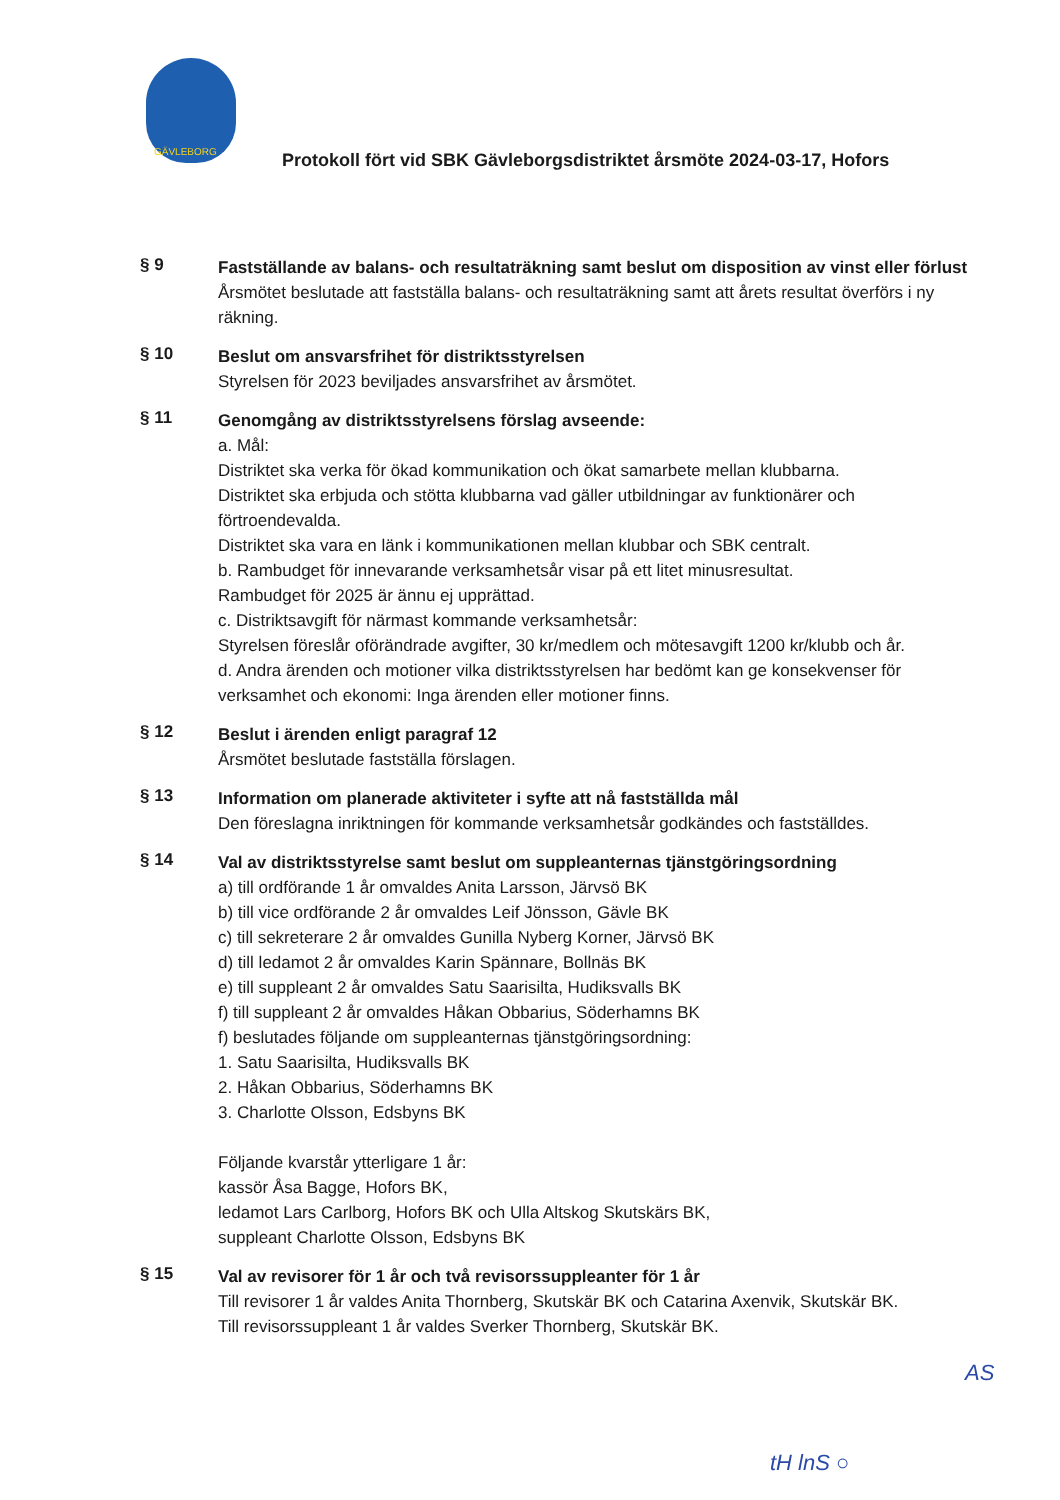GÄVLEBORG
Protokoll fört vid SBK Gävleborgsdistriktet årsmöte 2024-03-17, Hofors
§ 9
Fastställande av balans- och resultaträkning samt beslut om disposition av vinst eller förlust
Årsmötet beslutade att fastställa balans- och resultaträkning samt att årets resultat överförs i ny räkning.
§ 10
Beslut om ansvarsfrihet för distriktsstyrelsen
Styrelsen för 2023 beviljades ansvarsfrihet av årsmötet.
§ 11
Genomgång av distriktsstyrelsens förslag avseende:
a. Mål:
Distriktet ska verka för ökad kommunikation och ökat samarbete mellan klubbarna.
Distriktet ska erbjuda och stötta klubbarna vad gäller utbildningar av funktionärer och förtroendevalda.
Distriktet ska vara en länk i kommunikationen mellan klubbar och SBK centralt.
b. Rambudget för innevarande verksamhetsår visar på ett litet minusresultat.
Rambudget för 2025 är ännu ej upprättad.
c. Distriktsavgift för närmast kommande verksamhetsår:
Styrelsen föreslår oförändrade avgifter, 30 kr/medlem och mötesavgift 1200 kr/klubb och år.
d. Andra ärenden och motioner vilka distriktsstyrelsen har bedömt kan ge konsekvenser för verksamhet och ekonomi: Inga ärenden eller motioner finns.
§ 12
Beslut i ärenden enligt paragraf 12
Årsmötet beslutade fastställa förslagen.
§ 13
Information om planerade aktiviteter i syfte att nå fastställda mål
Den föreslagna inriktningen för kommande verksamhetsår godkändes och fastställdes.
§ 14
Val av distriktsstyrelse samt beslut om suppleanternas tjänstgöringsordning
a) till ordförande 1 år omvaldes Anita Larsson, Järvsö BK
b) till vice ordförande 2 år omvaldes Leif Jönsson, Gävle BK
c) till sekreterare 2 år omvaldes Gunilla Nyberg Korner, Järvsö BK
d) till ledamot 2 år omvaldes Karin Spännare, Bollnäs BK
e) till suppleant 2 år omvaldes Satu Saarisilta, Hudiksvalls BK
f) till suppleant 2 år omvaldes Håkan Obbarius, Söderhamns BK
f) beslutades följande om suppleanternas tjänstgöringsordning:
1. Satu Saarisilta, Hudiksvalls BK
2. Håkan Obbarius, Söderhamns BK
3. Charlotte Olsson, Edsbyns BK
Följande kvarstår ytterligare 1 år:
kassör Åsa Bagge, Hofors BK,
ledamot Lars Carlborg, Hofors BK och Ulla Altskog Skutskärs BK,
suppleant Charlotte Olsson, Edsbyns BK
§ 15
Val av revisorer för 1 år och två revisorssuppleanter för 1 år
Till revisorer 1 år valdes Anita Thornberg, Skutskär BK och Catarina Axenvik, Skutskär BK.
Till revisorssuppleant 1 år valdes Sverker Thornberg, Skutskär BK.
AS
tH lnS ○